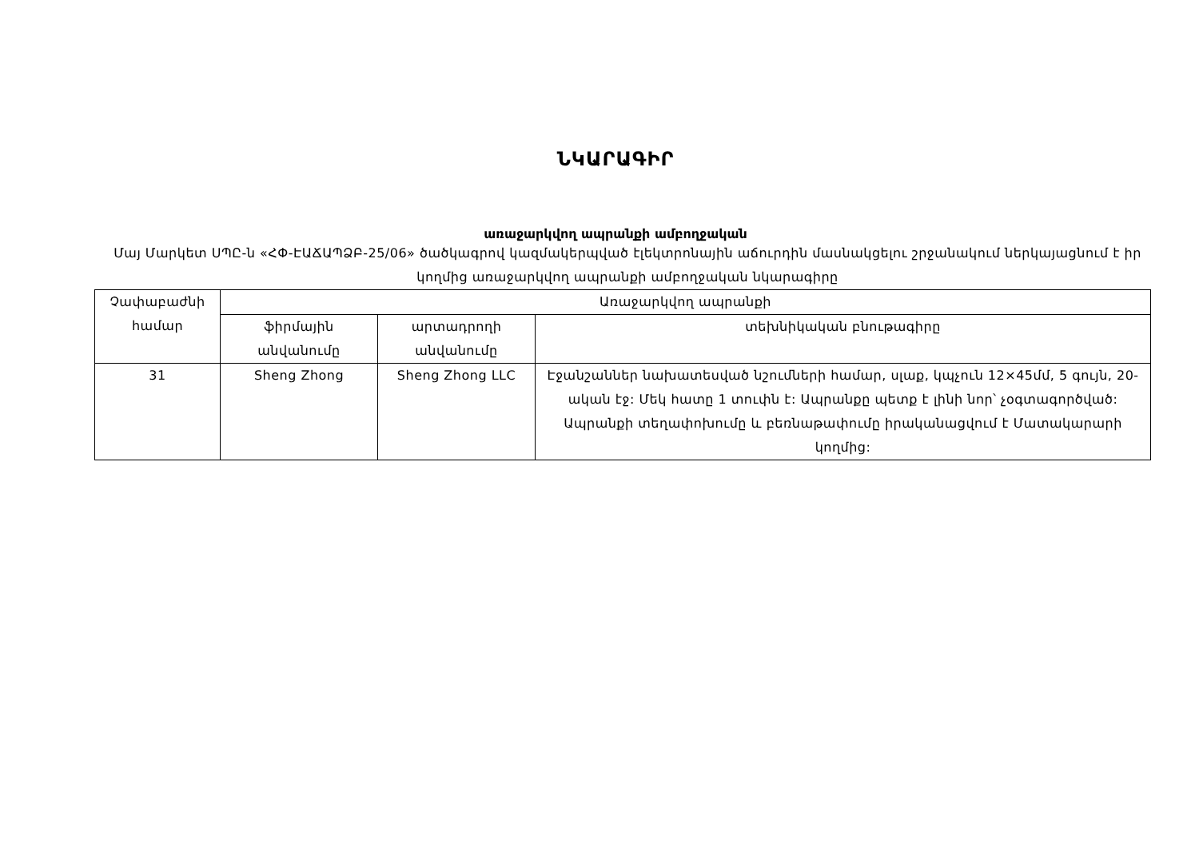ՆԿԱՐԱԳԻՐ
առաջարկվող ապրանքի ամբողջական
Մայ Մարկետ ՍՊԸ-ն «ՀՓ-ԷԱՃԱՊՁԲ-25/06» ծածկագրով կազմակերպված էլեկտրոնային աճուրդին մասնակցելու շրջանակում ներկայացնում է իր կողմից առաջարկվող ապրանքի ամբողջական նկարագիրը
| Չափաբաժնի համար | Առաջարկվող ապրանքի | | |
| --- | --- | --- | --- |
| | ֆիրմային անվանումը | արտադրողի անվանումը | տեխնիկական բնութագիրը |
| 31 | Sheng Zhong | Sheng Zhong LLC | Էջանշաններ նախատեսված նշումների համար, սլաք, կպչուն 12×45մմ, 5 գույն, 20-ական էջ: Մեկ հատը 1 տուփն է: Ապրանքը պետք է լինի նոր՝ չօգտագործված: Ապրանքի տեղափոխումը և բեռնաթափումը իրականացվում է Մատակարարի կողմից: |